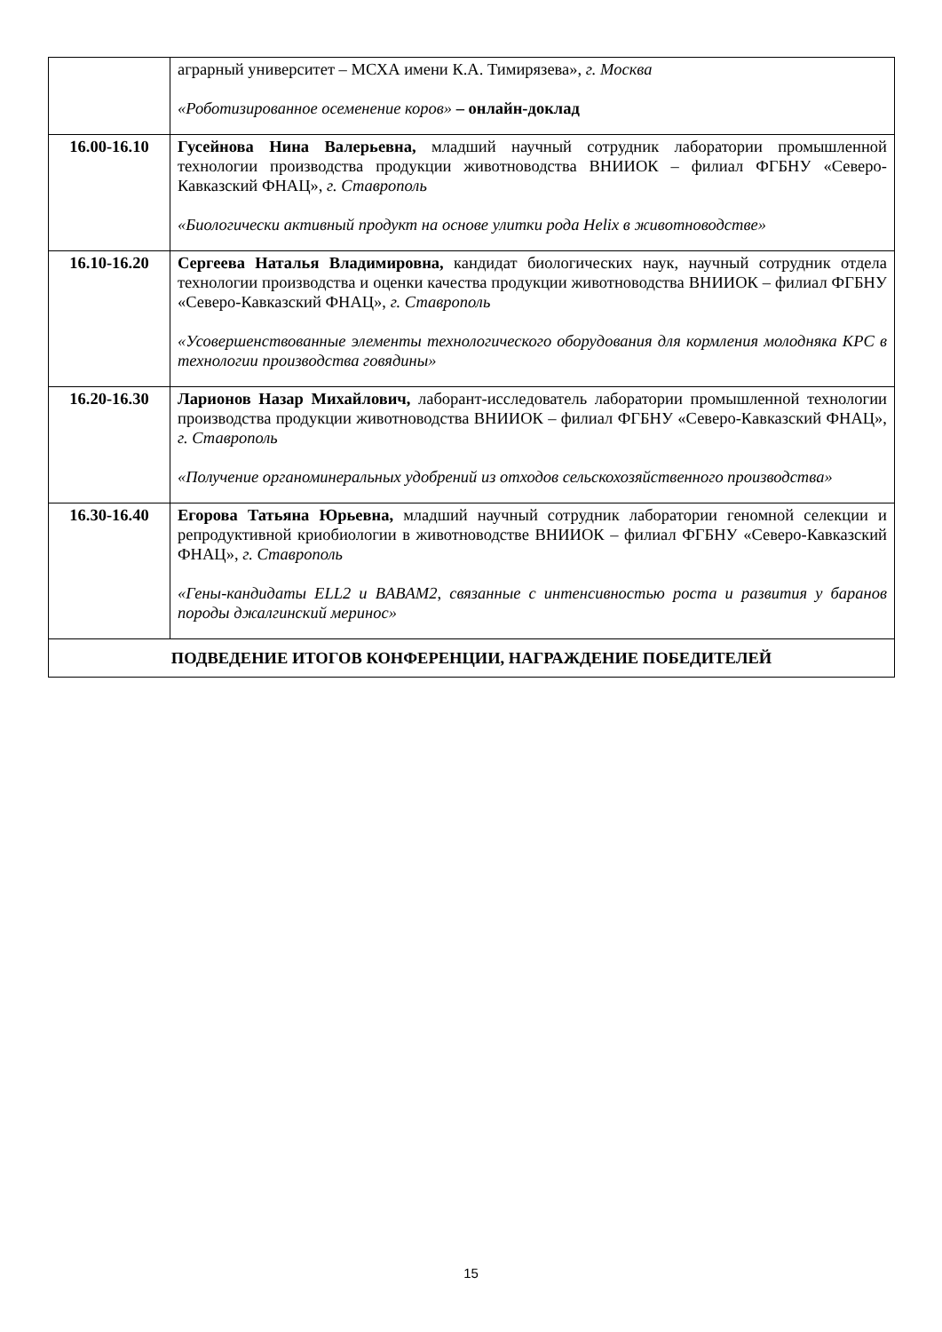| | аграрный университет – МСХА имени К.А. Тимирязева», г. Москва «Роботизированное осеменение коров» – онлайн-доклад |
| 16.00-16.10 | Гусейнова Нина Валерьевна, младший научный сотрудник лаборатории промышленной технологии производства продукции животноводства ВНИИОК – филиал ФГБНУ «Северо-Кавказский ФНАЦ», г. Ставрополь «Биологически активный продукт на основе улитки рода Helix в животноводстве» |
| 16.10-16.20 | Сергеева Наталья Владимировна, кандидат биологических наук, научный сотрудник отдела технологии производства и оценки качества продукции животноводства ВНИИОК – филиал ФГБНУ «Северо-Кавказский ФНАЦ», г. Ставрополь «Усовершенствованные элементы технологического оборудования для кормления молодняка КРС в технологии производства говядины» |
| 16.20-16.30 | Ларионов Назар Михайлович, лаборант-исследователь лаборатории промышленной технологии производства продукции животноводства ВНИИОК – филиал ФГБНУ «Северо-Кавказский ФНАЦ», г. Ставрополь «Получение органоминеральных удобрений из отходов сельскохозяйственного производства» |
| 16.30-16.40 | Егорова Татьяна Юрьевна, младший научный сотрудник лаборатории геномной селекции и репродуктивной криобиологии в животноводстве ВНИИОК – филиал ФГБНУ «Северо-Кавказский ФНАЦ», г. Ставрополь «Гены-кандидаты ELL2 и BABAM2, связанные с интенсивностью роста и развития у баранов породы джалгинский меринос» |
| ПОДВЕДЕНИЕ ИТОГОВ КОНФЕРЕНЦИИ, НАГРАЖДЕНИЕ ПОБЕДИТЕЛЕЙ | |
15